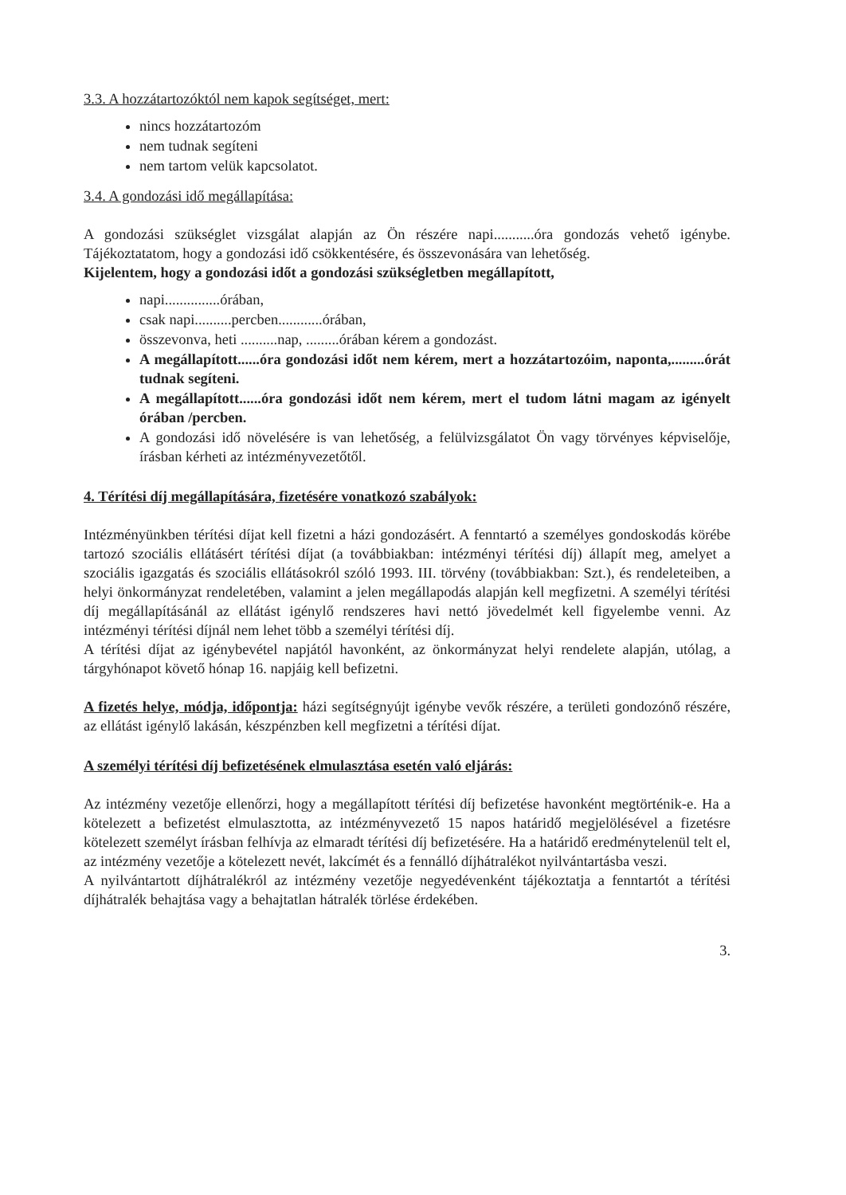3.3. A hozzátartozóktól nem kapok segítséget, mert:
nincs hozzátartozóm
nem tudnak segíteni
nem tartom velük kapcsolatot.
3.4. A gondozási idő megállapítása:
A gondozási szükséglet vizsgálat alapján az Ön részére napi...........óra gondozás vehető igénybe. Tájékoztatatom, hogy a gondozási idő csökkentésére, és összevonására van lehetőség.
Kijelentem, hogy a gondozási időt a gondozási szükségletben megállapított,
napi...............órában,
csak napi..........percben............órában,
összevonva, heti ..........nap, .........órában kérem a gondozást.
A megállapított......óra gondozási időt nem kérem, mert a hozzátartozóim, naponta,.........órát tudnak segíteni.
A megállapított......óra gondozási időt nem kérem, mert el tudom látni magam az igényelt órában /percben.
A gondozási idő növelésére is van lehetőség, a felülvizsgálatot Ön vagy törvényes képviselője, írásban kérheti az intézményvezetőtől.
4. Térítési díj megállapítására, fizetésére vonatkozó szabályok:
Intézményünkben térítési díjat kell fizetni a házi gondozásért. A fenntartó a személyes gondoskodás körébe tartozó szociális ellátásért térítési díjat (a továbbiakban: intézményi térítési díj) állapít meg, amelyet a szociális igazgatás és szociális ellátásokról szóló 1993. III. törvény (továbbiakban: Szt.), és rendeleteiben, a helyi önkormányzat rendeletében, valamint a jelen megállapodás alapján kell megfizetni. A személyi térítési díj megállapításánál az ellátást igénylő rendszeres havi nettó jövedelmét kell figyelembe venni. Az intézményi térítési díjnál nem lehet több a személyi térítési díj.
A térítési díjat az igénybevétel napjától havonként, az önkormányzat helyi rendelete alapján, utólag, a tárgyhónapot követő hónap 16. napjáig kell befizetni.
A fizetés helye, módja, időpontja: házi segítségnyújt igénybe vevők részére, a területi gondozónő részére, az ellátást igénylő lakásán, készpénzben kell megfizetni a térítési díjat.
A személyi térítési díj befizetésének elmulasztása esetén való eljárás:
Az intézmény vezetője ellenőrzi, hogy a megállapított térítési díj befizetése havonként megtörténik-e. Ha a kötelezett a befizetést elmulasztotta, az intézményvezető 15 napos határidő megjelölésével a fizetésre kötelezett személyt írásban felhívja az elmaradt térítési díj befizetésére. Ha a határidő eredménytelenül telt el, az intézmény vezetője a kötelezett nevét, lakcímét és a fennálló díjhátralékot nyilvántartásba veszi.
A nyilvántartott díjhátralékról az intézmény vezetője negyedévenként tájékoztatja a fenntartót a térítési díjhátralék behajtása vagy a behajtatlan hátralék törlése érdekében.
3.